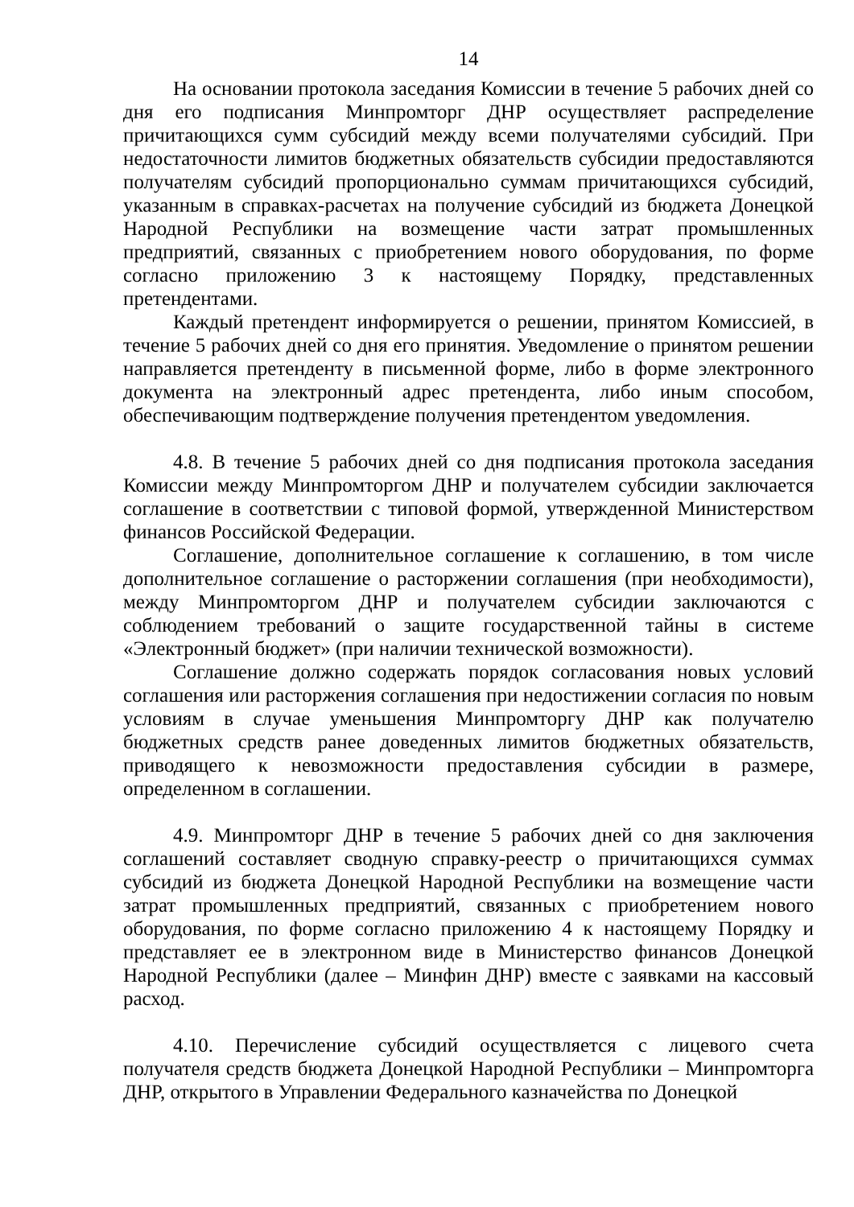14
На основании протокола заседания Комиссии в течение 5 рабочих дней со дня его подписания Минпромторг ДНР осуществляет распределение причитающихся сумм субсидий между всеми получателями субсидий. При недостаточности лимитов бюджетных обязательств субсидии предоставляются получателям субсидий пропорционально суммам причитающихся субсидий, указанным в справках-расчетах на получение субсидий из бюджета Донецкой Народной Республики на возмещение части затрат промышленных предприятий, связанных с приобретением нового оборудования, по форме согласно приложению 3 к настоящему Порядку, представленных претендентами.
Каждый претендент информируется о решении, принятом Комиссией, в течение 5 рабочих дней со дня его принятия. Уведомление о принятом решении направляется претенденту в письменной форме, либо в форме электронного документа на электронный адрес претендента, либо иным способом, обеспечивающим подтверждение получения претендентом уведомления.
4.8. В течение 5 рабочих дней со дня подписания протокола заседания Комиссии между Минпромторгом ДНР и получателем субсидии заключается соглашение в соответствии с типовой формой, утвержденной Министерством финансов Российской Федерации.
Соглашение, дополнительное соглашение к соглашению, в том числе дополнительное соглашение о расторжении соглашения (при необходимости), между Минпромторгом ДНР и получателем субсидии заключаются с соблюдением требований о защите государственной тайны в системе «Электронный бюджет» (при наличии технической возможности).
Соглашение должно содержать порядок согласования новых условий соглашения или расторжения соглашения при недостижении согласия по новым условиям в случае уменьшения Минпромторгу ДНР как получателю бюджетных средств ранее доведенных лимитов бюджетных обязательств, приводящего к невозможности предоставления субсидии в размере, определенном в соглашении.
4.9. Минпромторг ДНР в течение 5 рабочих дней со дня заключения соглашений составляет сводную справку-реестр о причитающихся суммах субсидий из бюджета Донецкой Народной Республики на возмещение части затрат промышленных предприятий, связанных с приобретением нового оборудования, по форме согласно приложению 4 к настоящему Порядку и представляет ее в электронном виде в Министерство финансов Донецкой Народной Республики (далее – Минфин ДНР) вместе с заявками на кассовый расход.
4.10. Перечисление субсидий осуществляется с лицевого счета получателя средств бюджета Донецкой Народной Республики – Минпромторга ДНР, открытого в Управлении Федерального казначейства по Донецкой